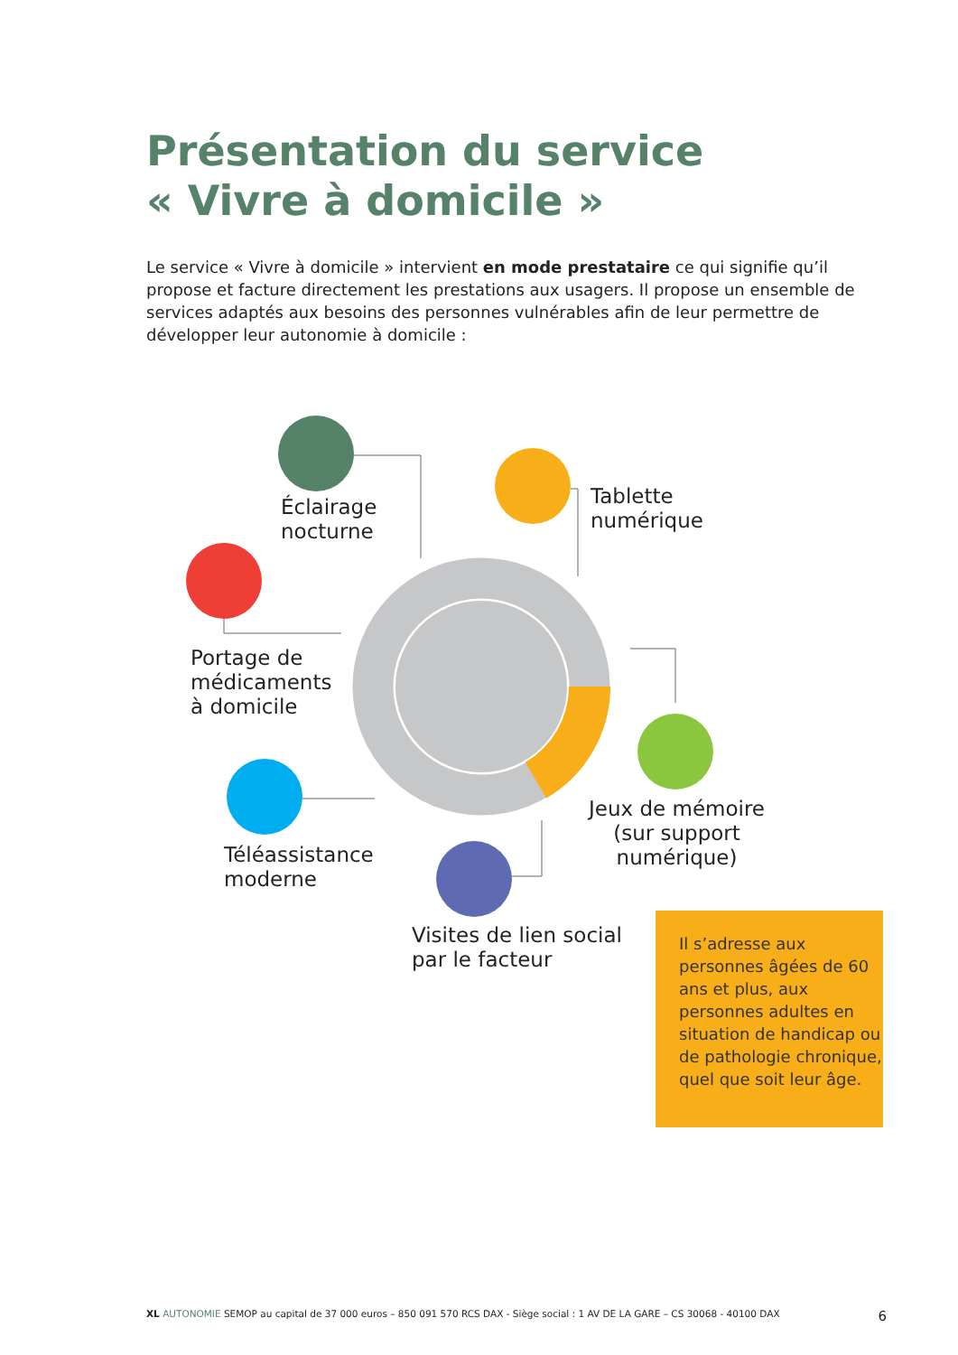Présentation du service
« Vivre à domicile »
Le service « Vivre à domicile » intervient en mode prestataire ce qui signifie qu’il propose et facture directement les prestations aux usagers. Il propose un ensemble de services adaptés aux besoins des personnes vulnérables afin de leur permettre de développer leur autonomie à domicile :
Éclairage
nocturne
Tablette
numérique
Portage de
médicaments
à domicile
Jeux de mémoire
(sur support
numérique)
Téléassistance
moderne
Visites de lien social
par le facteur
Il s’adresse aux personnes âgées de 60 ans et plus, aux personnes adultes en situation de handicap ou de pathologie chronique, quel que soit leur âge.
XL AUTONOMIE SEMOP au capital de 37 000 euros – 850 091 570 RCS DAX - Siège social : 1 AV DE LA GARE – CS 30068 - 40100 DAX 6